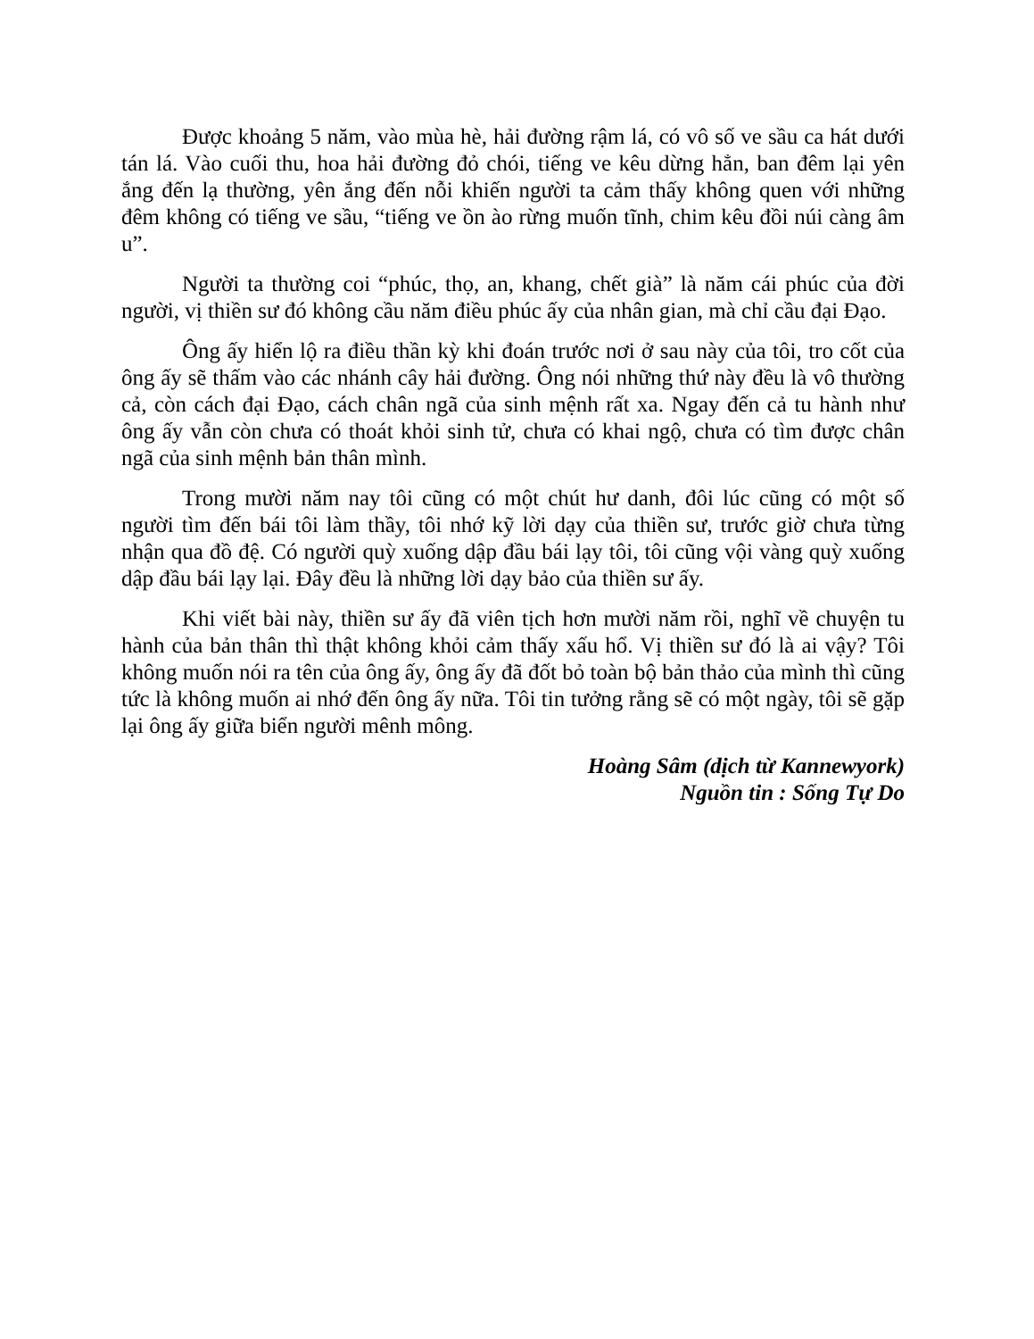Được khoảng 5 năm, vào mùa hè, hải đường rậm lá, có vô số ve sầu ca hát dưới tán lá. Vào cuối thu, hoa hải đường đỏ chói, tiếng ve kêu dừng hẳn, ban đêm lại yên ắng đến lạ thường, yên ắng đến nỗi khiến người ta cảm thấy không quen với những đêm không có tiếng ve sầu, “tiếng ve ồn ào rừng muốn tĩnh, chim kêu đồi núi càng âm u”.
Người ta thường coi “phúc, thọ, an, khang, chết già” là năm cái phúc của đời người, vị thiền sư đó không cầu năm điều phúc ấy của nhân gian, mà chỉ cầu đại Đạo.
Ông ấy hiển lộ ra điều thần kỳ khi đoán trước nơi ở sau này của tôi, tro cốt của ông ấy sẽ thấm vào các nhánh cây hải đường. Ông nói những thứ này đều là vô thường cả, còn cách đại Đạo, cách chân ngã của sinh mệnh rất xa. Ngay đến cả tu hành như ông ấy vẫn còn chưa có thoát khỏi sinh tử, chưa có khai ngộ, chưa có tìm được chân ngã của sinh mệnh bản thân mình.
Trong mười năm nay tôi cũng có một chút hư danh, đôi lúc cũng có một số người tìm đến bái tôi làm thầy, tôi nhớ kỹ lời dạy của thiền sư, trước giờ chưa từng nhận qua đồ đệ. Có người quỳ xuống dập đầu bái lạy tôi, tôi cũng vội vàng quỳ xuống dập đầu bái lạy lại. Đây đều là những lời dạy bảo của thiền sư ấy.
Khi viết bài này, thiền sư ấy đã viên tịch hơn mười năm rồi, nghĩ về chuyện tu hành của bản thân thì thật không khỏi cảm thấy xấu hổ. Vị thiền sư đó là ai vậy? Tôi không muốn nói ra tên của ông ấy, ông ấy đã đốt bỏ toàn bộ bản thảo của mình thì cũng tức là không muốn ai nhớ đến ông ấy nữa. Tôi tin tưởng rằng sẽ có một ngày, tôi sẽ gặp lại ông ấy giữa biển người mênh mông.
Hoàng Sâm (dịch từ Kannewyork)
Nguồn tin : Sống Tự Do